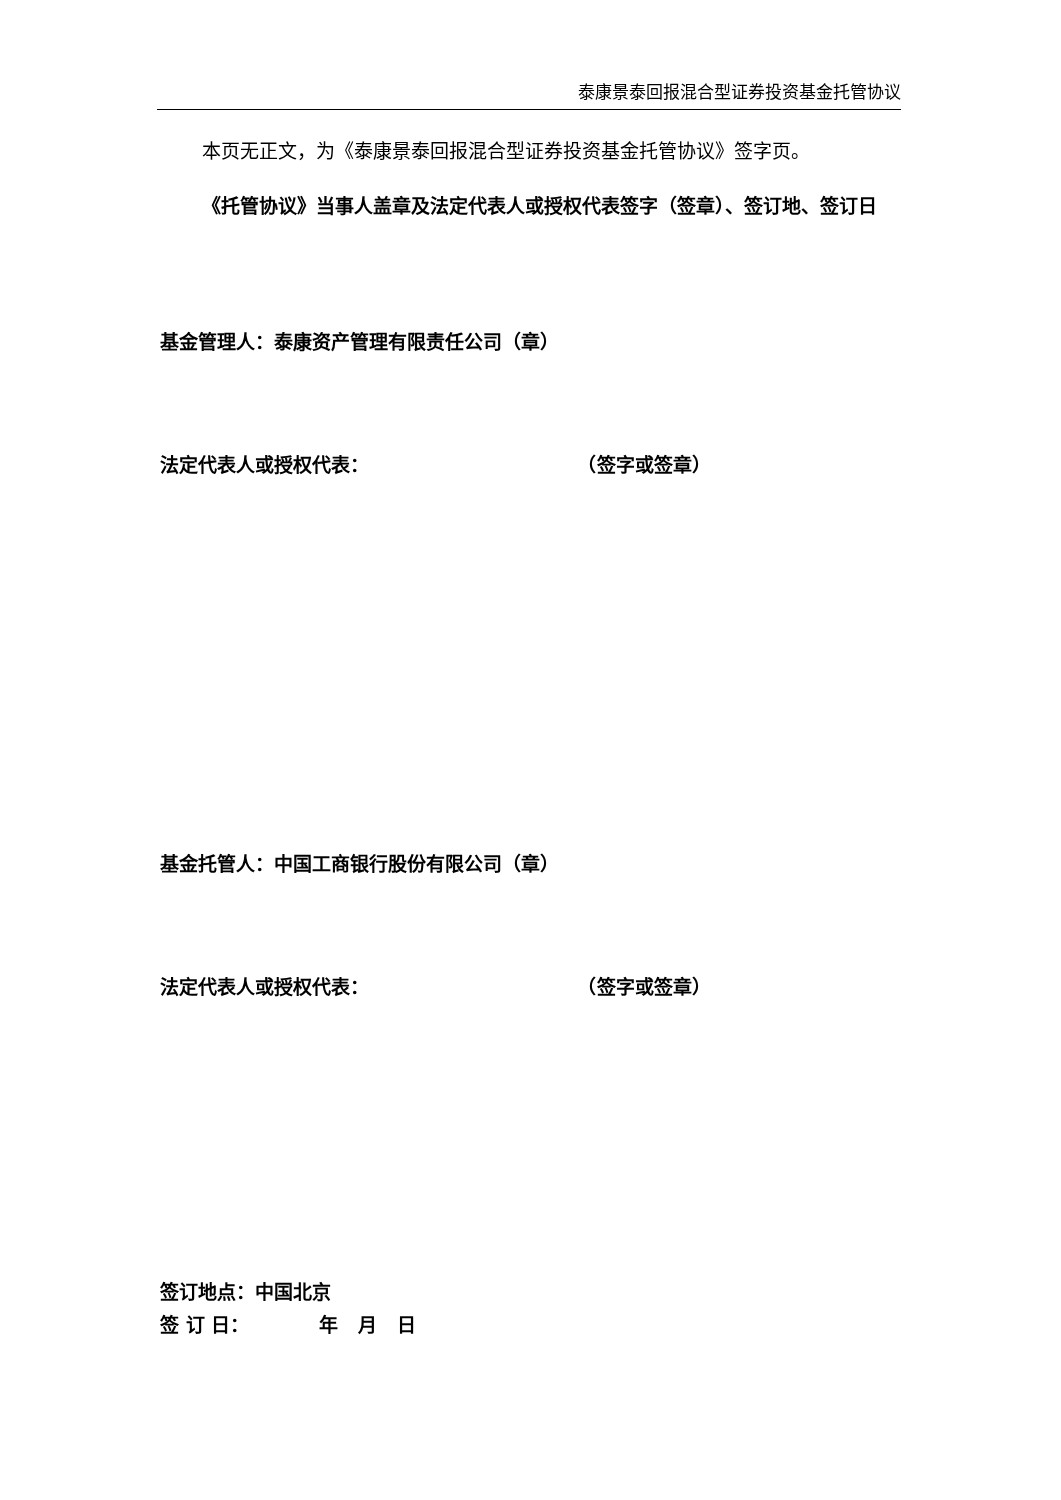泰康景泰回报混合型证券投资基金托管协议
本页无正文，为《泰康景泰回报混合型证券投资基金托管协议》签字页。
《托管协议》当事人盖章及法定代表人或授权代表签字（签章）、签订地、签订日
基金管理人：泰康资产管理有限责任公司（章）
法定代表人或授权代表： （签字或签章）
基金托管人：中国工商银行股份有限公司（章）
法定代表人或授权代表： （签字或签章）
签订地点：中国北京
签 订 日： 年 月 日